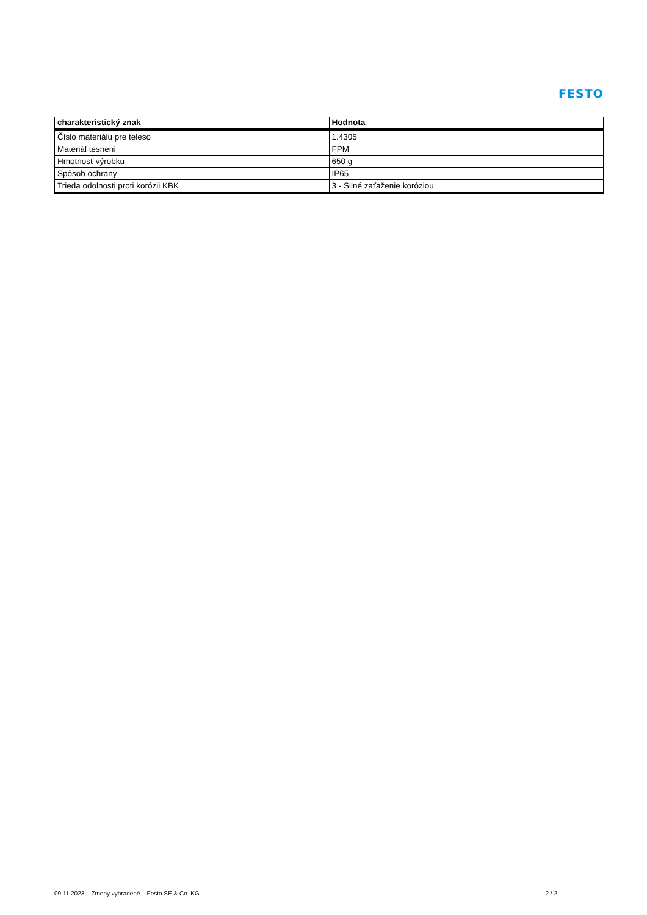FESTO
| charakteristický znak | Hodnota |
| --- | --- |
| Číslo materiálu pre teleso | 1.4305 |
| Materiál tesnení | FPM |
| Hmotnosť výrobku | 650 g |
| Spôsob ochrany | IP65 |
| Trieda odolnosti proti korózii KBK | 3 - Silné zaťaženie koróziou |
09.11.2023 – Zmeny vyhradené – Festo SE & Co. KG 2 / 2